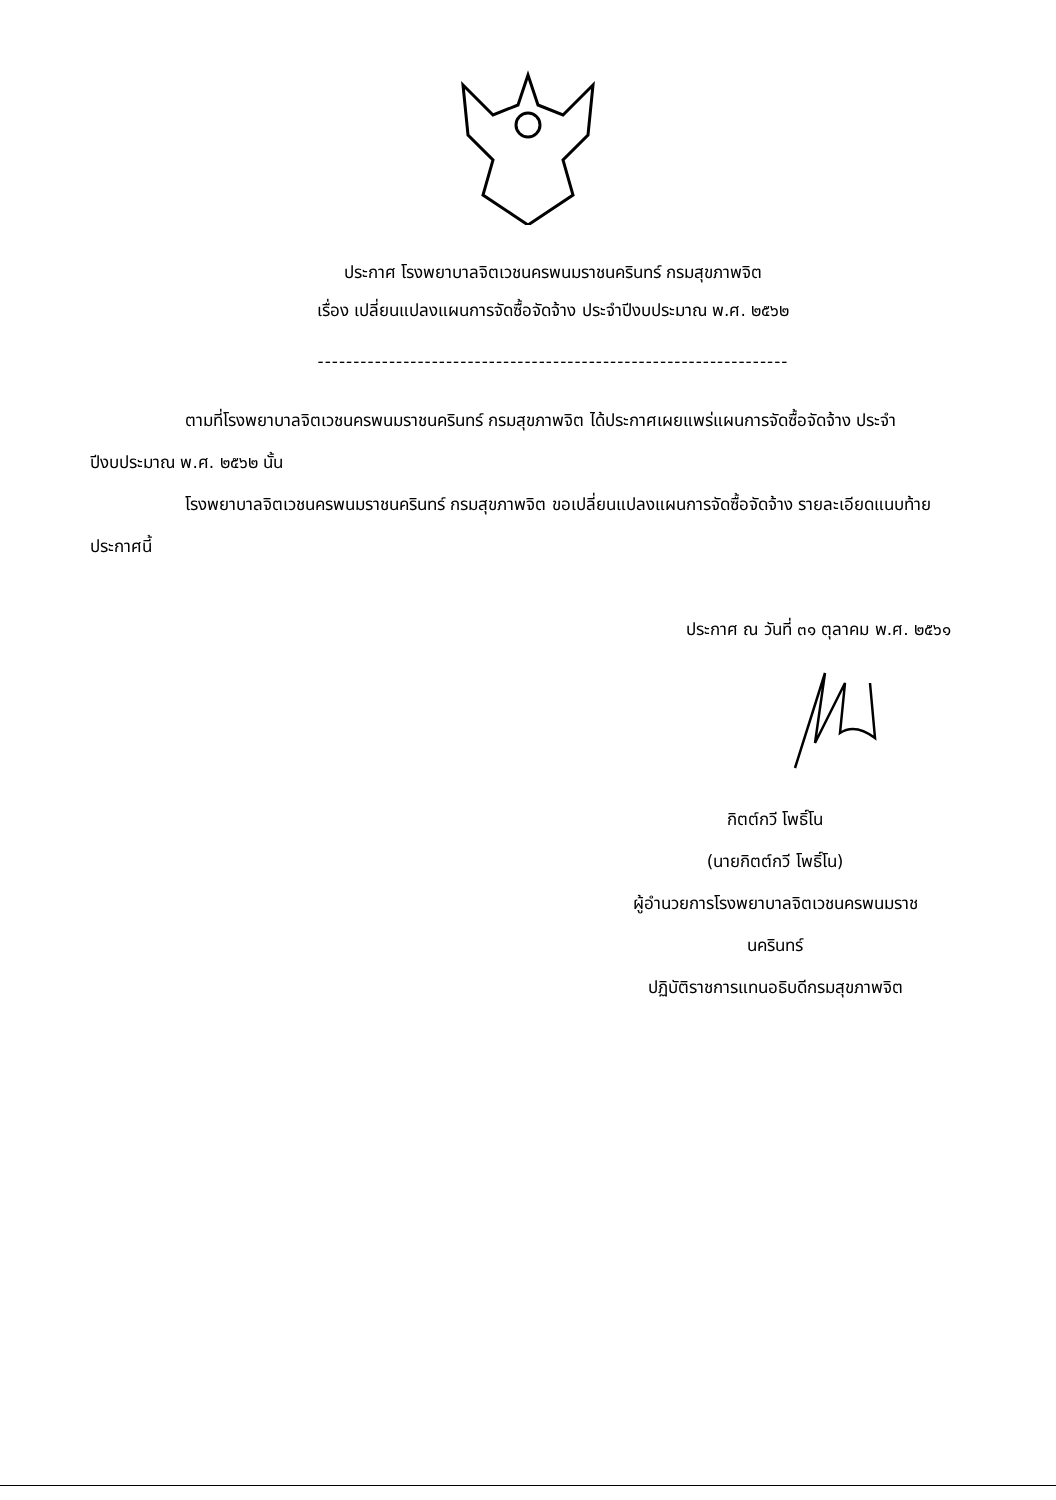ประกาศ โรงพยาบาลจิตเวชนครพนมราชนครินทร์ กรมสุขภาพจิต
เรื่อง เปลี่ยนแปลงแผนการจัดซื้อจัดจ้าง ประจำปีงบประมาณ พ.ศ. ๒๕๖๒
------------------------------------------------------------------
ตามที่โรงพยาบาลจิตเวชนครพนมราชนครินทร์ กรมสุขภาพจิต ได้ประกาศเผยแพร่แผนการจัดซื้อจัดจ้าง ประจำปีงบประมาณ พ.ศ. ๒๕๖๒ นั้น
โรงพยาบาลจิตเวชนครพนมราชนครินทร์ กรมสุขภาพจิต ขอเปลี่ยนแปลงแผนการจัดซื้อจัดจ้าง รายละเอียดแนบท้ายประกาศนี้
ประกาศ ณ วันที่ ๓๑ ตุลาคม พ.ศ. ๒๕๖๑
กิตต์กวี โพธิ์โน
(นายกิตต์กวี โพธิ์โน)
ผู้อำนวยการโรงพยาบาลจิตเวชนครพนมราช
นครินทร์
ปฏิบัติราชการแทนอธิบดีกรมสุขภาพจิต